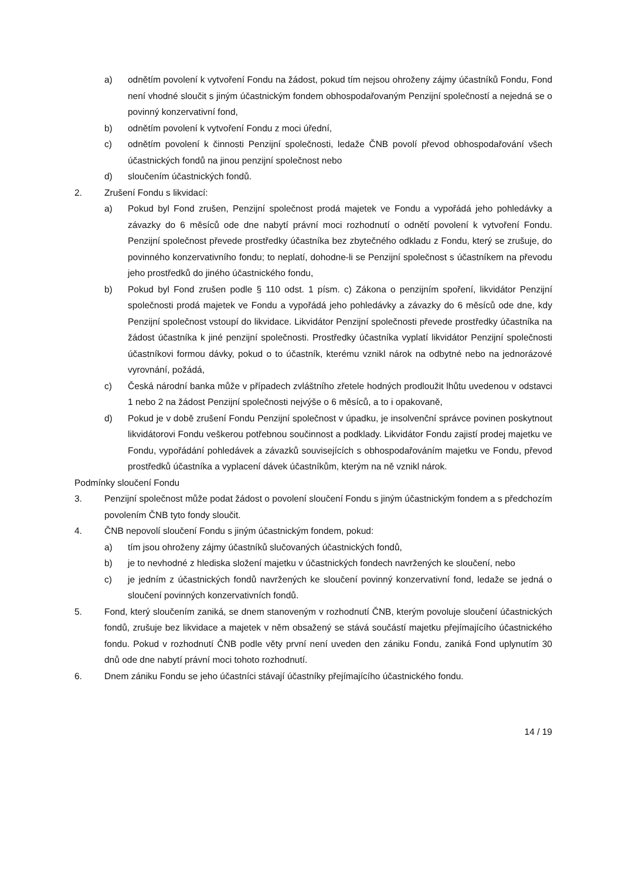a) odnětím povolení k vytvoření Fondu na žádost, pokud tím nejsou ohroženy zájmy účastníků Fondu, Fond není vhodné sloučit s jiným účastnickým fondem obhospodařovaným Penzijní společností a nejedná se o povinný konzervativní fond,
b) odnětím povolení k vytvoření Fondu z moci úřední,
c) odnětím povolení k činnosti Penzijní společnosti, ledaže ČNB povolí převod obhospodařování všech účastnických fondů na jinou penzijní společnost nebo
d) sloučením účastnických fondů.
2. Zrušení Fondu s likvidací:
a) Pokud byl Fond zrušen, Penzijní společnost prodá majetek ve Fondu a vypořádá jeho pohledávky a závazky do 6 měsíců ode dne nabytí právní moci rozhodnutí o odnětí povolení k vytvoření Fondu. Penzijní společnost převede prostředky účastníka bez zbytečného odkladu z Fondu, který se zrušuje, do povinného konzervativního fondu; to neplatí, dohodne-li se Penzijní společnost s účastníkem na převodu jeho prostředků do jiného účastnického fondu,
b) Pokud byl Fond zrušen podle § 110 odst. 1 písm. c) Zákona o penzijním spoření, likvidátor Penzijní společnosti prodá majetek ve Fondu a vypořádá jeho pohledávky a závazky do 6 měsíců ode dne, kdy Penzijní společnost vstoupí do likvidace. Likvidátor Penzijní společnosti převede prostředky účastníka na žádost účastníka k jiné penzijní společnosti. Prostředky účastníka vyplatí likvidátor Penzijní společnosti účastníkovi formou dávky, pokud o to účastník, kterému vznikl nárok na odbytné nebo na jednorázové vyrovnání, požádá,
c) Česká národní banka může v případech zvláštního zřetele hodných prodloužit lhůtu uvedenou v odstavci 1 nebo 2 na žádost Penzijní společnosti nejvýše o 6 měsíců, a to i opakovaně,
d) Pokud je v době zrušení Fondu Penzijní společnost v úpadku, je insolvenční správce povinen poskytnout likvidátorovi Fondu veškerou potřebnou součinnost a podklady. Likvidátor Fondu zajistí prodej majetku ve Fondu, vypořádání pohledávek a závazků souvisejících s obhospodařováním majetku ve Fondu, převod prostředků účastníka a vyplacení dávek účastníkům, kterým na ně vznikl nárok.
Podmínky sloučení Fondu
3. Penzijní společnost může podat žádost o povolení sloučení Fondu s jiným účastnickým fondem a s předchozím povolením ČNB tyto fondy sloučit.
4. ČNB nepovolí sloučení Fondu s jiným účastnickým fondem, pokud:
a) tím jsou ohroženy zájmy účastníků slučovaných účastnických fondů,
b) je to nevhodné z hlediska složení majetku v účastnických fondech navržených ke sloučení, nebo
c) je jedním z účastnických fondů navržených ke sloučení povinný konzervativní fond, ledaže se jedná o sloučení povinných konzervativních fondů.
5. Fond, který sloučením zaniká, se dnem stanoveným v rozhodnutí ČNB, kterým povoluje sloučení účastnických fondů, zrušuje bez likvidace a majetek v něm obsažený se stává součástí majetku přejímajícího účastnického fondu. Pokud v rozhodnutí ČNB podle věty první není uveden den zániku Fondu, zaniká Fond uplynutím 30 dnů ode dne nabytí právní moci tohoto rozhodnutí.
6. Dnem zániku Fondu se jeho účastníci stávají účastníky přejímajícího účastnického fondu.
14 / 19